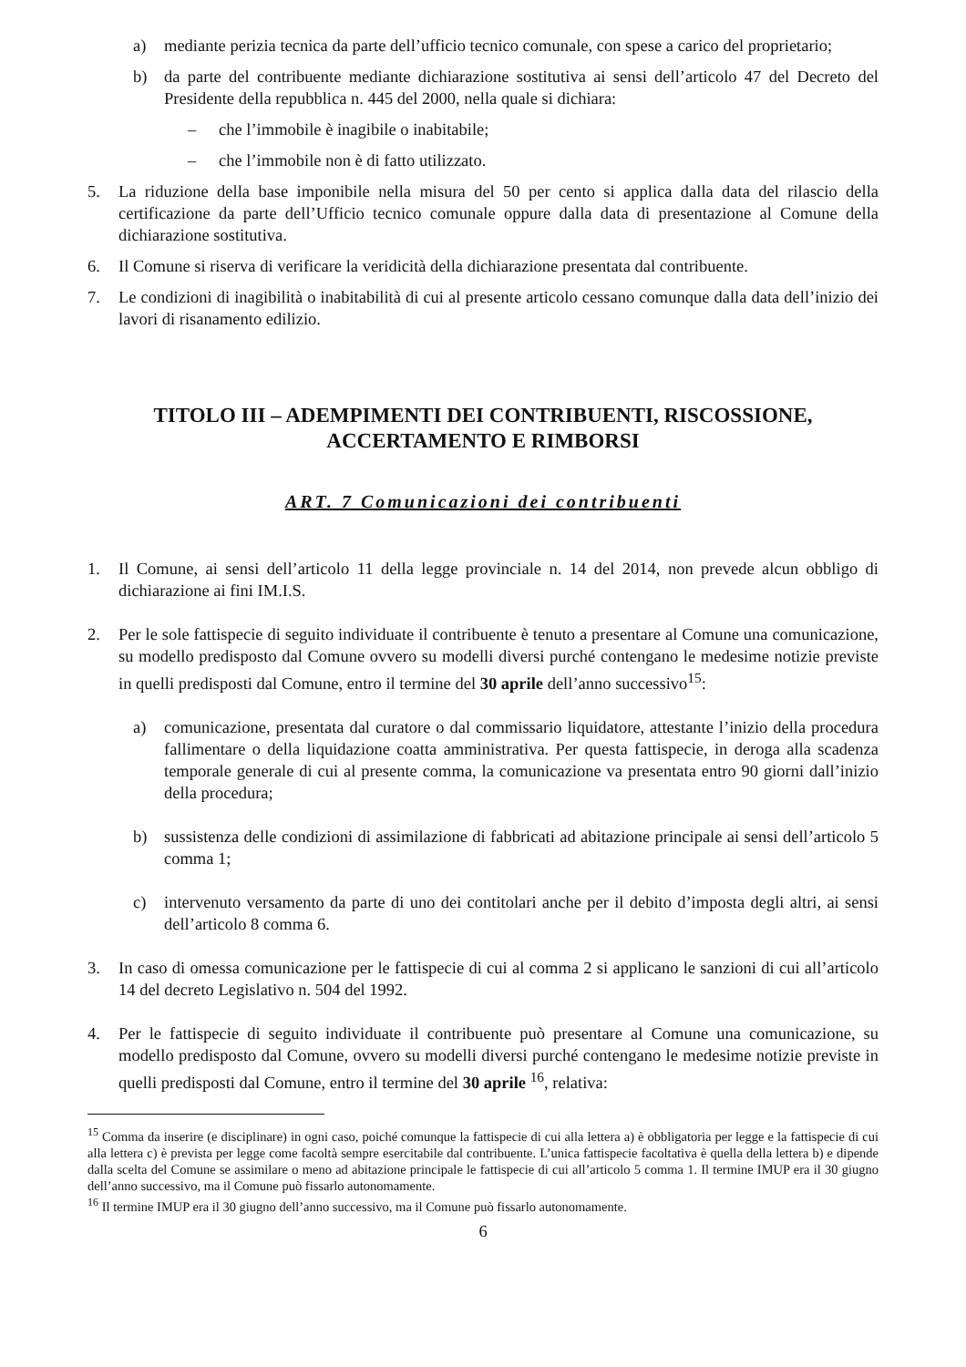a) mediante perizia tecnica da parte dell’ufficio tecnico comunale, con spese a carico del proprietario;
b) da parte del contribuente mediante dichiarazione sostitutiva ai sensi dell’articolo 47 del Decreto del Presidente della repubblica n. 445 del 2000, nella quale si dichiara:
– che l’immobile è inagibile o inabitabile;
– che l’immobile non è di fatto utilizzato.
5. La riduzione della base imponibile nella misura del 50 per cento si applica dalla data del rilascio della certificazione da parte dell’Ufficio tecnico comunale oppure dalla data di presentazione al Comune della dichiarazione sostitutiva.
6. Il Comune si riserva di verificare la veridicità della dichiarazione presentata dal contribuente.
7. Le condizioni di inagibilità o inabitabilità di cui al presente articolo cessano comunque dalla data dell’inizio dei lavori di risanamento edilizio.
TITOLO III – ADEMPIMENTI DEI CONTRIBUENTI, RISCOSSIONE,
ACCERTAMENTO E RIMBORSI
ART. 7 Comunicazioni dei contribuenti
1. Il Comune, ai sensi dell’articolo 11 della legge provinciale n. 14 del 2014, non prevede alcun obbligo di dichiarazione ai fini IM.I.S.
2. Per le sole fattispecie di seguito individuate il contribuente è tenuto a presentare al Comune una comunicazione, su modello predisposto dal Comune ovvero su modelli diversi purché contengano le medesime notizie previste in quelli predisposti dal Comune, entro il termine del 30 aprile dell’anno successivo<sup>15</sup>:
a) comunicazione, presentata dal curatore o dal commissario liquidatore, attestante l’inizio della procedura fallimentare o della liquidazione coatta amministrativa. Per questa fattispecie, in deroga alla scadenza temporale generale di cui al presente comma, la comunicazione va presentata entro 90 giorni dall’inizio della procedura;
b) sussistenza delle condizioni di assimilazione di fabbricati ad abitazione principale ai sensi dell’articolo 5 comma 1;
c) intervenuto versamento da parte di uno dei contitolari anche per il debito d’imposta degli altri, ai sensi dell’articolo 8 comma 6.
3. In caso di omessa comunicazione per le fattispecie di cui al comma 2 si applicano le sanzioni di cui all’articolo 14 del decreto Legislativo n. 504 del 1992.
4. Per le fattispecie di seguito individuate il contribuente può presentare al Comune una comunicazione, su modello predisposto dal Comune, ovvero su modelli diversi purché contengano le medesime notizie previste in quelli predisposti dal Comune, entro il termine del 30 aprile <sup>16</sup>, relativa:
<sup>15</sup> Comma da inserire (e disciplinare) in ogni caso, poiché comunque la fattispecie di cui alla lettera a) è obbligatoria per legge e la fattispecie di cui alla lettera c) è prevista per legge come facoltà sempre esercitabile dal contribuente. L’unica fattispecie facoltativa è quella della lettera b) e dipende dalla scelta del Comune se assimilare o meno ad abitazione principale le fattispecie di cui all’articolo 5 comma 1. Il termine IMUP era il 30 giugno dell’anno successivo, ma il Comune può fissarlo autonomamente.
<sup>16</sup> Il termine IMUP era il 30 giugno dell’anno successivo, ma il Comune può fissarlo autonomamente.
6